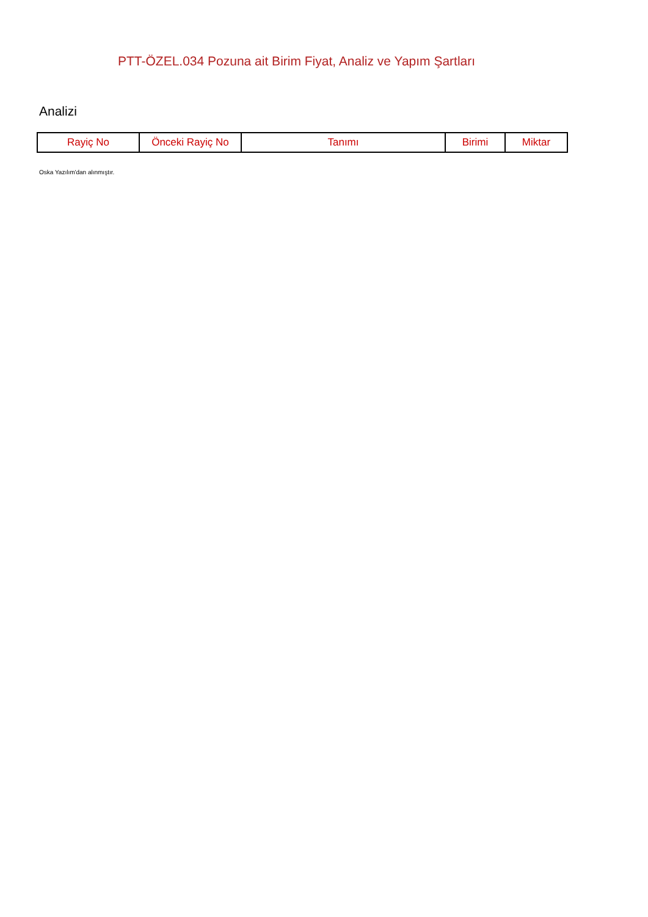PTT-ÖZEL.034 Pozuna ait Birim Fiyat, Analiz ve Yapım Şartları
Analizi
| Rayiç No | Önceki Rayiç No | Tanımı | Birimi | Miktar |
| --- | --- | --- | --- | --- |
Oska Yazılım'dan alınmıştır.